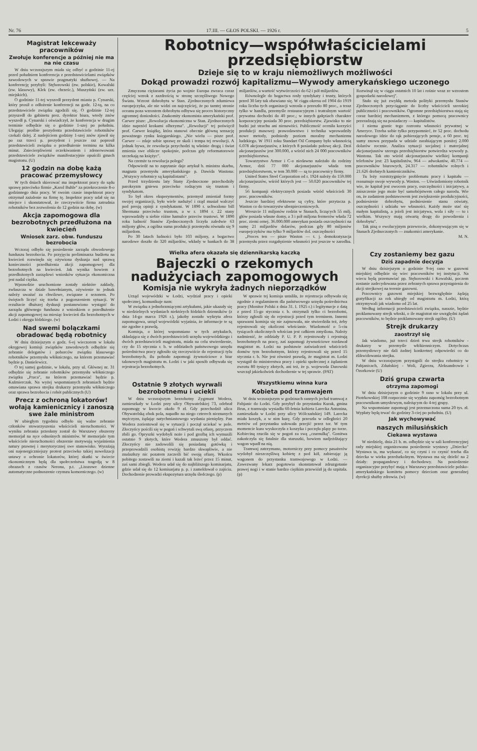Nr. 76 17.III. — GŁOS POLSKI. — 1926 r. 5
Magistrat lekceważy pracowników
Zwołuje konferencje a później nie ma na nie czasu
W dniu wczorajszym miała się odbyć o godzinie 11-ej przed południem konferencja z przedstawicielami związków zawodowych w sprawie pragmatyki służbowej. — Na konferencję przybyli: Stęborowski (zw. polskie), Kowalski (zw. klasowy), Klek (zw. chrześc.), Muszyński (zw. urz. miejskich).
O godzinie 11-tej wyszedł prezydent miasta p. Cynarski, który prosił o odłożenie konferencji na godz. 12-tą, na co przedstawiciele związku zgodzili się. O godzinie 12-tej przyszedł do gabinetu prez. dyrektor biura, wtedy znów wyszedł p. Cynarski i oświadczył, że konferencja w drugim terminie odbędzie się o godzinie 1-szej po południu. Ulegając prośbie prezydenta przedstawiciele robotników czekali dalej. Z nadejściem godziny 1-szej znów zjawił się po raz trzeci p. prezydent i jeszcze raz poprosił przedstawicieli związku o przedłużenie terminu na kilka minut. Zniecierpliwieni oczekiwaniem i zdenerwowani przedstawiciele związków manifestacyjnie opuścili gmach magistratu. (U)
12 godzin na dobę każą pracować przemysłowcy
W tych dniach skierować ma inspektorat pracy do sądu sprawę przeciwko firmie „Karol Buhle" za przekroczenie 8-o godzinnego dnia pracy. W swoim czasie inspektorat pracy otrzymał zażalenie na firmę tę. Inspektor pracy udał się na miejsce i skonstatował, że rzeczywiście firma zatrudnia robotników bez zezwolenia do 12 godzin na dobę. (w)
Akcja zapomogowa dla bezrobotnych przedłużona na kwiecień
Wniosek zarz. obw. funduszu bezrobocia
Wczoraj odbyło się posiedzenie zarządu obwodowego funduszu bezrobocia. Po przyjęciu preliminarza budżetu na kwiecień rozwinęła się ożywiona dyskusja nad sprawą konieczności przedłużenia akcji zapomogowej dla bezrobotnych na kwiecień. Jak wynika bowiem z przedłożonych zarządowi wniosków sytuacja ekonomiczna jest nadal ciężka.
Wprawdzie uruchomione zostały niektóre zakłady, zwłaszcza w dziale bawełnianym, ożywienie to jednak należy uważać za chwilowe, związane z sezonem. Po świętach liczyć się trzeba z pogorszeniem sytuacji. W rezultacie dłuższej dyskusji postanowiono wystąpić do zarządu głównego funduszu z wnioskiem o przedłużenie akcji zapomogowej na miesiąc kwiecień dla bezrobotnych w Łodzi i okręgu łódzkiego. (w)
Nad swemi bolączkami obradować będą robotnicy
W dniu dzisiejszym o godz. 6-ej wieczorem w lokalu okręgowej komisji związków zawodowych odbędzie się zebranie delegatów i poborców związku klasowego robotników przemysłu włókniczego, na którem przemawiać będzie p. Danielewicz.
O tej samej godzinie, w lokalu, przy ul. Głównej nr. 31 odbędzie się zebranie robotników przemysłu włókniczego związku „Praca", na którem przemawiać będzie p. Kaźmierczak. Na wyżej wspomnianych zebraniach będzie omawiana sprawa strejku drukarzy przemysłu włókniczego oraz sprawa bezrobocia i robót publicznych (U)
Precz z ochroną lokatorów! wołają kamienicznicy i zanoszą swe żale ministrom
W ubiegłym tygodniu odbyło się walne zebranie członków stowarzyszenia właścicieli nieruchomości. W wyniku zebrania przesłany został do Warszawy obszerny memorjał na ręce odnośnych ministrów. W memorjale tym właściciele nieruchomości obszernie motywują wyjaśnienia natury prawnej i merytorycznej swe stanowisko. Wyrażają oni najenergiczniejszy protest przeciwko takiej nowelizacji ustawy o ochronie lokatorów, której skutki w świecie ekonomicznym będą dla społeczeństwa tragedją w 8 obrazach z czasów Nerona, p.t. „Lisszowe dzienne automatyczne podnoszenie czynszu komorniczego. (w)
Robotnicy—współwłaścicielami przedsiębiorstw
Dzieje się to w kraju niemożliwych możliwości
Dokąd prowadzi rozwój kapitalizmu—Wywody amerykańskiego uczonego
Zmęczona ciężarami życia po wojnie Europa zwraca coraz częściej wzrok z zazdrością w stronę szczęśliwego Nowego Świata. Wzrost dobrobytu w Stan. Zjednoczonych zdumiewa europejczyka, ale nie widzi on najczęściej, że po tamtej stronie oceanu poza wzrostem dobrobytu odbywa się proces historyczny ogromnej doniosłości. Znakomity ekonomista amerykański prof. Carwer pisze: „Rewolucja ekonomiczna w Stan. Zjednoczonych idzie naprzód krokami olbrzyma". „Rewolucji" tej poświęcił prof. Carwer książkę, która stanowi obecnie główną sensację poważnego rynku księgarskiego. „Nie wielu — pisze prof. Carwer — zdaje sobie sprawę ze skali i tempa tej rewolucji. A jednak bywa, że rewolucja przychodzi tą właśnie drogą i świat zmienia swe oblicze spokojnie, podczas gdy reformatorowie szczekają na księżyc".
Na czemże ta rewolucja polega?
Odpowiedź na to zapytanie daje artykuł b. ministra skarbu, magnata przemysłu amerykańskiego p. Dawida Wastona: „Wszyscy robotnicy są kapitalistami".
Przed trzydziestu laty Stany Zjednoczone przechodziły paroksyzm gniewu przeciwko rodzącym się trustom i syndykatom.
To był okres eksperymentów, przemysł zmieniał formy swojej organizacji, było wiele nadużyć i rząd musiał walczyć pod presją opinji z syndykatami. W 1890 r. uchwalono bill Shermana przeciwko trustom, a w r. 1894 r. 22 stany wprowadziły u siebie różne hamulce przeciw trustowi. W 1890 roku ludność Stanów Zjednoczonych liczyła zaledwie 63 miljony głów, a ogólna suma produkcji przemysłu równała się 9 miljardom.
Po 30 latach ludności było 103 miljony, a bogactwo narodowe doszło do 320 miljardów, wkłady w bankach do 38 miljardów, a wartość wytwórczości do 62 i pół miljardów.
Równolegle do bogactwa rosły syndykaty i trusty, których przed 30 laty tak obawiano się. W ciągu okresu od 1904 do 1919 roku liczba tych organizacji wzrosła o przeszło 80 proc., a teraz tylko w handlu, przemyśle restauracyjnym i teatralnym wartość prywatna dochodzi do 40 proc.; w innych gałęziach charakter korporacyjny posiada 30 proc. przedsiębiorstw. Zjawisko to nie budzi już strachu ani nienawiści. Publiczność oceniła korzyści produkcji masowej: prawodawstwo i technika wprowadziły nowe metody, podniosły poziom moralny mechanizmu ludzkiego. W 1911 roku Standart Oil Company było własnością 6.078 akcjonarjuszów, z których 8 posiadało połowę akcji. Dziś akcjonarjuszów jest 300.000, a wśród nich 24 000 pracowników przedsiębiorstwa.
Towarzystwo Armor i C-o niedawno należało do rodziny Armor, dziś 77 000 akcjonarjuszów włada tem przedsiębiorstwem, w tem 30.000 — są to pracownicy firmy.
United States Steel Corporation od r. 1924 należy do 159.000 akcjonarjuszów, wśród których jest — 50.020 pracowników tej firmy.
56 kompanji elektrycznych posiada wśród właścicieli 30 proc. pracowników.
Jeszcze bardziej efektowne są cyfry, które przytacza p. Waston co do towarzystw ubezpieczeniowych.
Wreszcie 11 miljonów rodzin w Stanach, liczących 55 milj. głów posiada własne domy, a 3 i pół miljona fermerów włada 72 proc. ziemi ornej. 36.000.000 amerykan posiada oszczędności na sumę 21 miljardów dolarów, podczas gdy 80 miljonów europejczyków ma tylko 9 miljardów dol. oszczędności
„Proces ten — pisze Waston — t. j. demokratyzacja przemysłu przez rozgałęzienie własności jest jeszcze w zarodku. Rozwinął się w ciągu ostatnich 10 lat i rośnie wraz ze wzrostem gospodarki narodowej".
Stało się już zwykłą metoda polityki przemysłu Stanów Zjednoczonych przyciąganie do liczby właścicieli szerokiej publiczności i pracowników. Ogromne przedsiębiorstwa stają się coraz bardziej mechanizmem, z którego pomocą pracownicy przeradzają się na posiadaczy — kapitalistów.
I niema granic tego rozrostu własności prywatnej w Ameryce. Trzeba sobie tylko przypomnieć, że 52 proc. dochodu narodowego idzie do rąk pobierających pensje, a 60 proc. tej sumy znowu przypada w udziale zarabiającym poniżej 2.000 dolarów rocznie. Analiza sytuacji socjalnej i materjalnej akcjonarjuszów szeregu przedsiębiorstw potwierdza wywody p. Wastona. Tak oto wśród akcjonarjuszów wielkiej kompanji telefonów jest: 23 kapitalistów, 964 — adwokatów, 40.774 — pracowników biurowych, 24.317 — robotników rolnych i 21.626 drobnych kamieniczników.
Tu leży rozstrzygnięcie problematu pracy i kapitału — reasumuje swoje wywody p. Waston. — Uświadomiony robotnik wie, że kapitał jest owocem pracy, oszczędności i inicjatywy, a zniszczenie jego może być samobójstwem całego narodu. Wie on, że zadaniem podstawowem jest zwiększenie produkcyjności, podniesienie dobrobytu, podniesienie stanu oświaty, oszczędności i udziału we własności. Każdy może stać się małym kapitalistą, a jeżeli jest inicjatywa, wola i siły — to i wielkim. Wszyscy mają otwartą drogę do powodzenia i dobrobytu".
Tak pisą o ewolucyjnym przewrocie, dokonywującym się w Stanach Zjednoczonych — znakomici amerykanie.
M. N.
Wielka afera okazała się dziennikarską kaczką
Bajeczki o rzekomych nadużyciach zapomogowych
Komisja nie wykryła żadnych nieporządków
Urząd wojewódzki w Łodzi, wydział pracy i opieki społecznej, komunikuje nam:
W związku z jednobrzmiącymi artykułami, jakie ukazały się w niedzielnych wydaniach niektórych łódzkich dzienników (z dnia 14-go marca 1926 r.), jakoby zostało wykryta afera zapomogowa, urząd wojewódzki wyjaśnia, że informacje te są nie zgodne z prawdą.
Komisja, o której wspomniano w tych artykułach, składająca się z dwóch przedstawicieli urzędu wojewódzkiego i dwóch przedstawicieli magistratu, miała na celu stwierdzenie, czy do 15 stycznia r. b. w oddziałach państwowego urzędu pośrednictwa pracy zgłosiło się rzeczywiście do rejestracji tylu bezrobotnych, ilu pobrało zapomogi żywnościowe z biur talonowych magistratu m. Łodzi i w jaki sposób odbywała się rejestracja bezrobotnych.
W sprawie tej komisja ustaliła, że rejestracja odbywała się zgodnie z regulaminem dla państwowego urzędu pośrednictwa pracy (Monitor Polski z dnia 31. I. 1925 r.) i legitymacje z datą z przed 15-go stycznia r. b. otrzymali tylko ci bezrobotni, którzy zgłosili się do rejestracji przed tym terminem. Innemi sprawami komisja się nie zajmowała, nie stwierdziła też, żeby rejestrowali się okoliczni włościanie. Wiadomość o 5-ciu tysiącach okolicznych włościan jest całkiem zmyślona. Należy nadmienić, że oddziały P. U. P. P. rejestrowały i rejestrują bezrobotnych na pracę, zaś zapomogi żywnościowe rozdawał magistrat m. Łodzi na podstawie zaświadczeń właścicieli domów tym bezrobotnym, którzy rejestrowali się przed 15 stycznia r. b. Nie jest również prawdą, że magistrat m. Łodzi wystąpił do ministerstwa pracy i opieki społecznej z żądaniem zwrotu 80 tysięcy złotych, ani też, że p. wojewoda Darowski wszczął jakiekolwiek dochodzenie w tej sprawie. (PAT)
Ostatnie 9 złotych wyrwali bezrobotnemu i uciekli
W dniu wczorajszym bezrobotny Zygmunt Wodera, zamieszkały w Łodzi przy ulicy Obywatelskiej 73, odebrał zapomogę w kwocie około 9 zł. Gdy przechodził ulica Obywatelską obok pola, napadło na niego czterech nieznanych mężczyzn, żądając natychmiastowego wydania pieniędzy. Pan Wodera zorientował się w sytuacji i począł uciekać w pole. Złoczyńcy pościli się w pogoń i schwytali swą ofiarę, przyczem zbili go. Opryszki wydobyli noże i pod groźbą ich wymusili ostatnie 9 złotych, które Wodera zmuszony był oddać. Złoczyńcy nie zadowolili się posiadaną gotówką i przeprowadzili osobistą rewizję bardzo skwapliwie, a nie znalazłszy nic pozatem zacześli bić swoją ofiarę. Wkońcu pobitego zostawili na ziemi i kazali tak leżeć przez 15 minut, zaś sami zbiegli. Wodera udał się do najbliższego komisarjatu, gdzie udał się do 12 komisarjatu p. p. i zameldował o zajściu. Dochodzenie prowadzi ekspozytura urzędu śledczego. (p)
Wszystkiemu winna kura
Kobieta pod tramwajem
W dniu wczorajszym w godzinach rannych jechał tramwaj z Pabjanic do Łodzi. Gdy przybył do przystanku Kurak, gmina Brus, z tramwaju wysiadła 60-letnia kobieta Larecka Antonina, zamieszkała w Łodzi przy ulicy Wólczańskiej 149. Larecka miała koszyk, a w nim kurę. Gdy przeszła w odległości 20 metrów od przystanku usłowała przejść przez tor. W tym momencie kura wyskoczyła z koszyka i poczęła pląsy po torze. Kobieciną rzuciła się w pogoń za swą „czarnulką". Gonitwa zakończyła się fatalnie dla staruszki, bowiem nadjeżdżający wagon wpadł na nią.
Tramwaj zatrzymano, motorniczy przy pomocy pasażerów wydobył nieszczęśliwą kobietę z pod kół, zabierając ją wagonem do przystanku tramwajowego w Łodzi. — Zawezwany lekarz pogotowia skonstatował zdruzgotanie prawej nogi i w stanie bardzo ciężkim przewiózł ją do szpitala. (p)
Czy zostaniemy bez gazu
Dziś zapadnie decyzja
W dniu dzisiejszym o godzinie 9-tej rano w gazowni miejskiej odbędzie się wiec pracowników tej instytucji. Na wiecu będą przemawiać pp. Stęborowski i Kowalski, poczem zostanie zadecydowana przez zebranych sprawa przystąpienia do akcji strejkowej na terenie gazowni.
Pracownicy gazowni miejskiej bezwzględnie żądają gratyfikacji za rok ubiegły od magistratu m. Łodzi, którą otrzymywali jak wiadomo od 25 lat.
Według informacji przedstawicieli związku, narazie, będzie proklamowany strejk włoski, o ile magistrat nie uwzględni żądań pracowników, to będzie proklamowany strejk ogólny. (U)
Strejk drukarzy
zaostrzył się
Jak wiadomo, już trzeci dzień trwa strejk robotników - drukarzy w przemyśle włókienniczym. Dotychczas przemysłowcy nie dali żadnej konkretnej odpowiedzi co do zlikwidowania strejku.
W dniu wczorajszym przystąpili do strejku robotnicy w Pabjanicach, Zduńskiej - Woli, Zgierzu, Aleksandrowie i Ozorkowie (U)
Dziś grupa czwarta
otrzyma zapomogi
W dniu dzisiejszym o godzinie 9 rano w lokalu przy ul. Piotrkowskiej 108 rozpocznie się wypłata zapomóg bezrobotnym pracownikom umysłowym, należącym do 4-tej grupy.
Na wspomniane zapomogi jest przeznaczona suma 20 tys. zł. Wypłaty będą trwać do godziny 3-ciej po południu. (U)
Jak wychowywać
naszych milusińskich
Ciekawa wystawa
W niedzielę, dnia 21 b. m. odbędzie się w sali konferencyjnej rady miejskiej organizowana posiedzenie wystawy „Dziecko" Wystawa ta, ma wykazać, co się czyni i co czynić trzeba dla dziecka w wieku przedszkolnym. Wystawa ma się dzielić na 2 działy: propagandowy i dochodowy. Na posiedzenie organizacyjne przybyć mają z Warszawy przedstawiciele polsko-amerykańskiego komitetu pomocy dzieciom oraz generalnej dyrekcji służby zdrowia. (w)